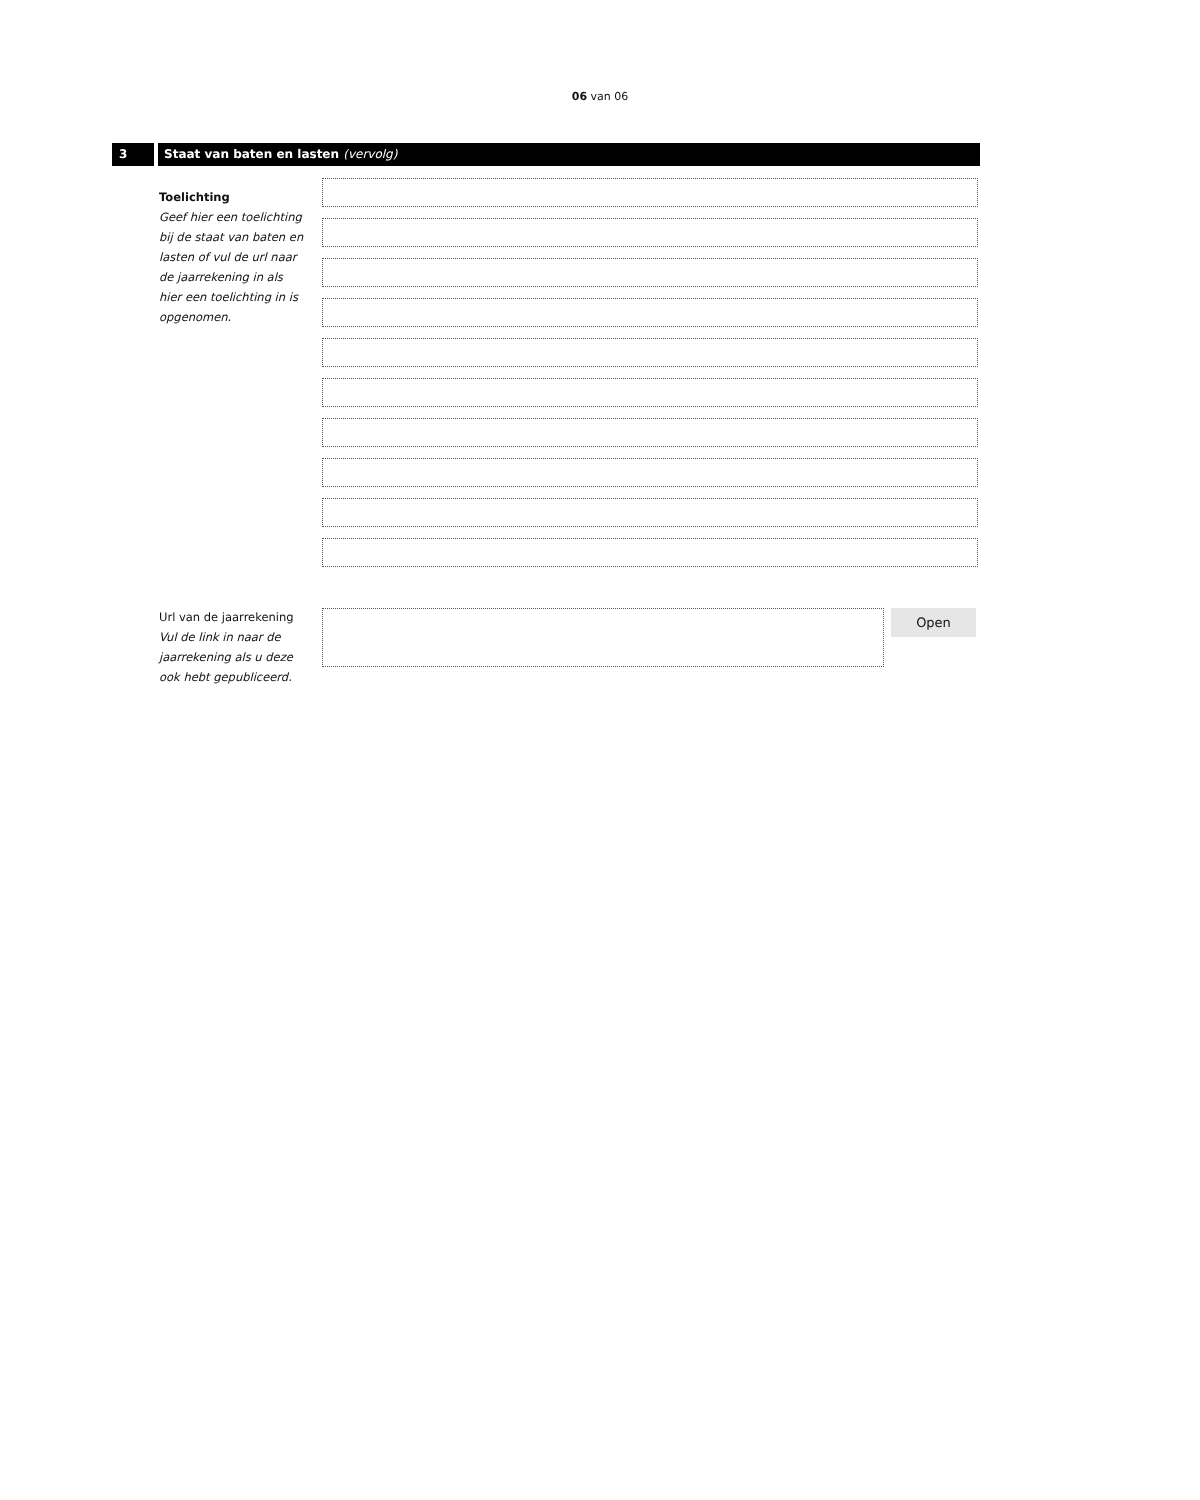06 van 06
3 Staat van baten en lasten (vervolg)
Toelichting
Geef hier een toelichting bij de staat van baten en lasten of vul de url naar de jaarrekening in als hier een toelichting in is opgenomen.
Url van de jaarrekening
Vul de link in naar de jaarrekening als u deze ook hebt gepubliceerd.
Open